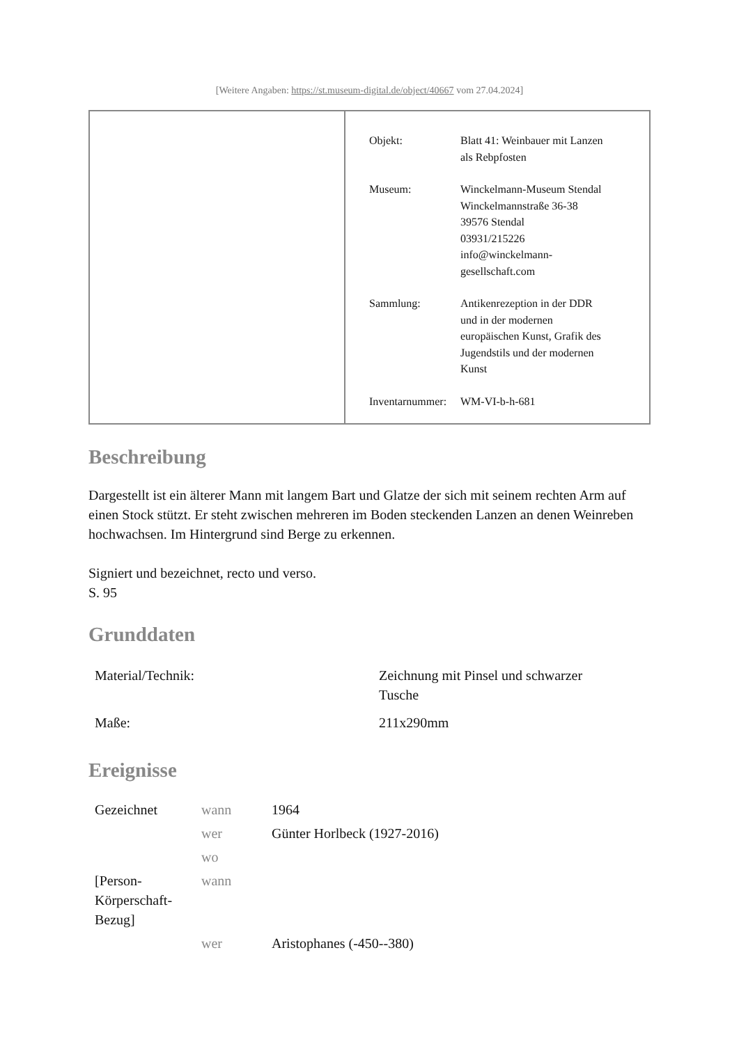[Weitere Angaben: https://st.museum-digital.de/object/40667 vom 27.04.2024]
| Objekt: | Blatt 41: Weinbauer mit Lanzen als Rebpfosten |
| Museum: | Winckelmann-Museum Stendal Winckelmannstraße 36-38 39576 Stendal 03931/215226 info@winckelmann- gesellschaft.com |
| Sammlung: | Antikenrezeption in der DDR und in der modernen europäischen Kunst, Grafik des Jugendstils und der modernen Kunst |
| Inventarnummer: | WM-VI-b-h-681 |
Beschreibung
Dargestellt ist ein älterer Mann mit langem Bart und Glatze der sich mit seinem rechten Arm auf einen Stock stützt. Er steht zwischen mehreren im Boden steckenden Lanzen an denen Weinreben hochwachsen. Im Hintergrund sind Berge zu erkennen.
Signiert und bezeichnet, recto und verso.
S. 95
Grunddaten
| Material/Technik: | Zeichnung mit Pinsel und schwarzer Tusche |
| Maße: | 211x290mm |
Ereignisse
| Gezeichnet | wann | 1964 |
| | wer | Günter Horlbeck (1927-2016) |
| | wo | |
| [Person- Körperschaft- Bezug] | wann | |
| | wer | Aristophanes (-450--380) |